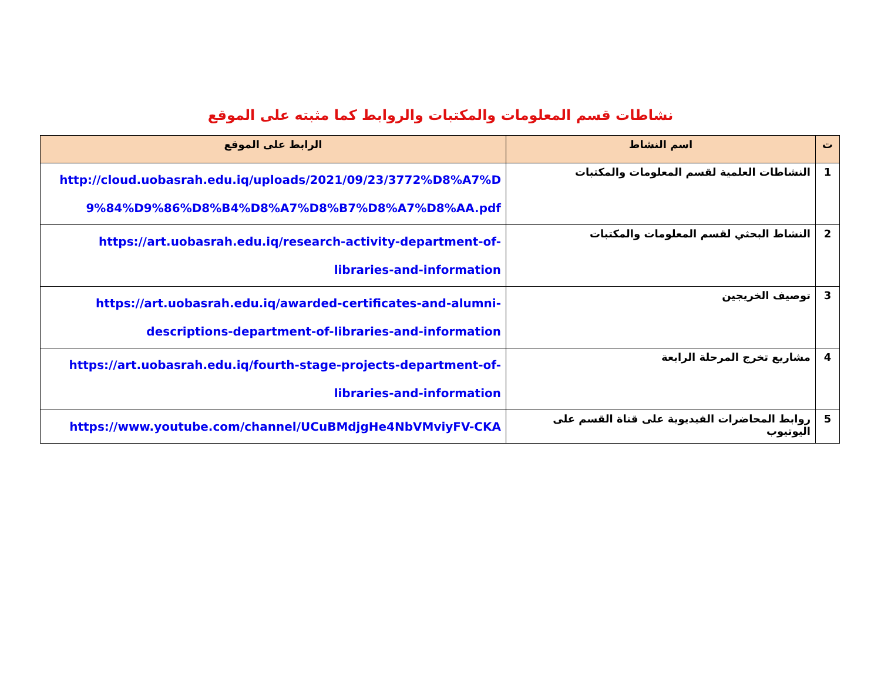نشاطات قسم المعلومات والمكتبات والروابط كما مثبته على الموقع
| ت | اسم النشاط | الرابط على الموقع |
| --- | --- | --- |
| 1 | النشاطات العلمية لقسم المعلومات والمكتبات | http://cloud.uobasrah.edu.iq/uploads/2021/09/23/3772%D8%A7%D 9%84%D9%86%D8%B4%D8%A7%D8%B7%D8%A7%D8%AA.pdf |
| 2 | النشاط البحثي لقسم المعلومات والمكتبات | https://art.uobasrah.edu.iq/research-activity-department-of- libraries-and-information |
| 3 | توصيف الخريجين | https://art.uobasrah.edu.iq/awarded-certificates-and-alumni- descriptions-department-of-libraries-and-information |
| 4 | مشاريع تخرج المرحلة الرابعة | https://art.uobasrah.edu.iq/fourth-stage-projects-department-of- libraries-and-information |
| 5 | روابط المحاضرات الفيديوية على قناة القسم على اليوتيوب | https://www.youtube.com/channel/UCuBMdjgHe4NbVMviyFV-CKA |